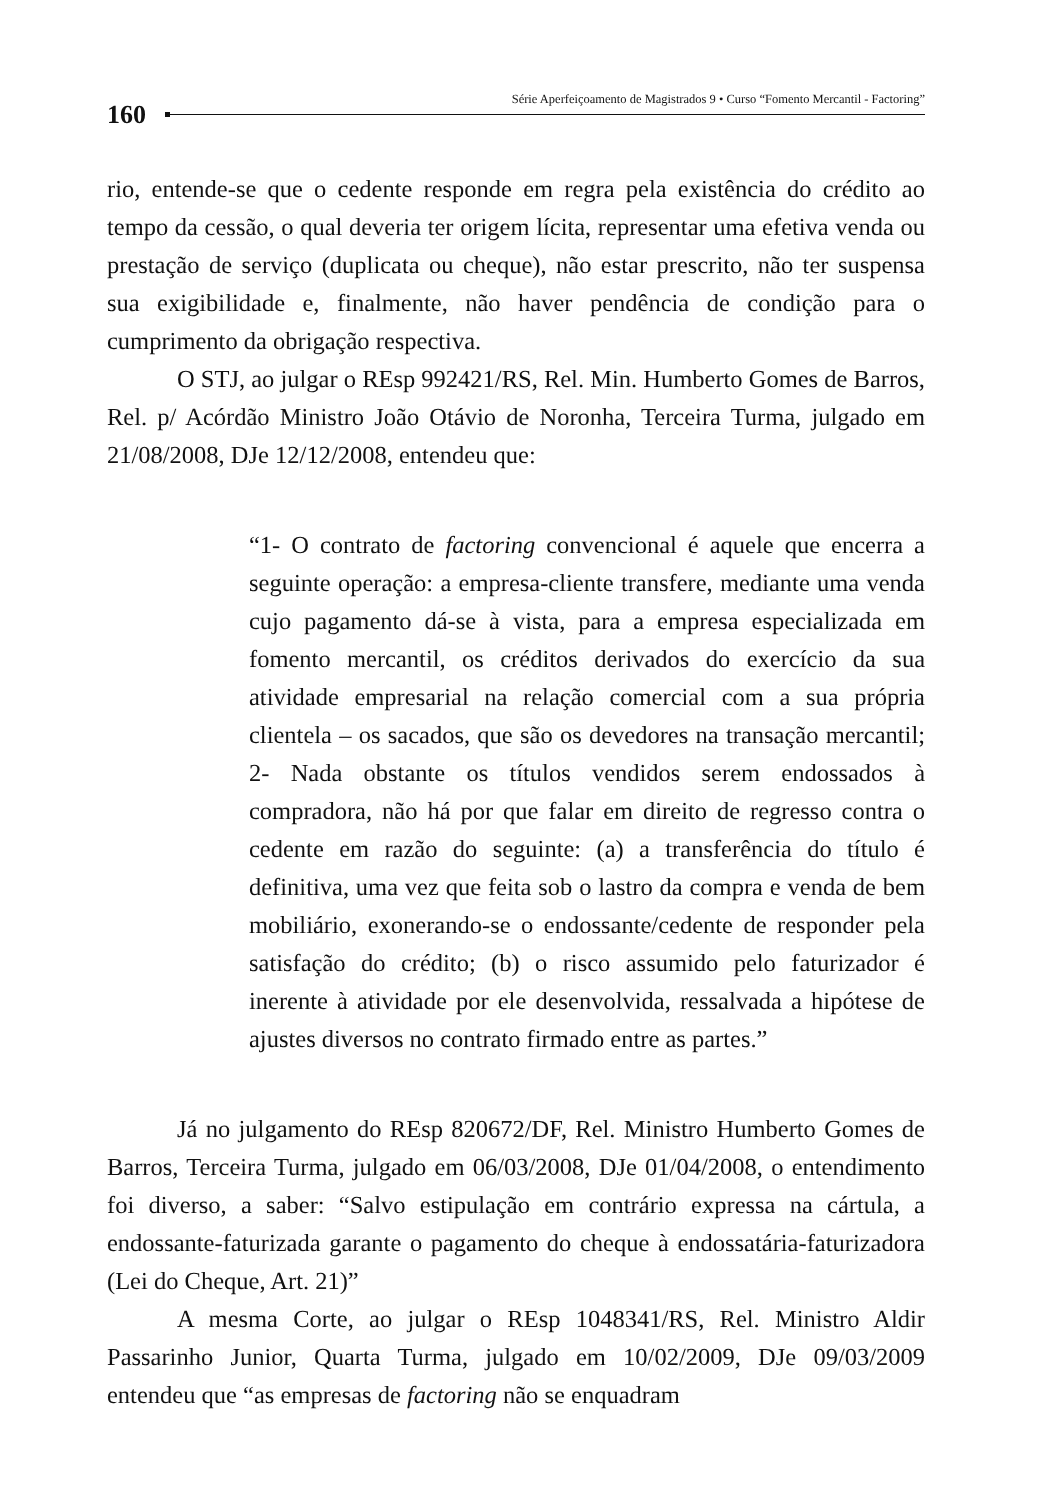160
Série Aperfeiçoamento de Magistrados 9 • Curso “Fomento Mercantil - Factoring”
rio, entende-se que o cedente responde em regra pela existência do crédito ao tempo da cessão, o qual deveria ter origem lícita, representar uma efetiva venda ou prestação de serviço (duplicata ou cheque), não estar prescrito, não ter suspensa sua exigibilidade e, finalmente, não haver pendência de condição para o cumprimento da obrigação respectiva.
O STJ, ao julgar o REsp 992421/RS, Rel. Min. Humberto Gomes de Barros, Rel. p/ Acórdão Ministro João Otávio de Noronha, Terceira Turma, julgado em 21/08/2008, DJe 12/12/2008, entendeu que:
“1- O contrato de factoring convencional é aquele que encerra a seguinte operação: a empresa-cliente transfere, mediante uma venda cujo pagamento dá-se à vista, para a empresa especializada em fomento mercantil, os créditos derivados do exercício da sua atividade empresarial na relação comercial com a sua própria clientela – os sacados, que são os devedores na transação mercantil; 2- Nada obstante os títulos vendidos serem endossados à compradora, não há por que falar em direito de regresso contra o cedente em razão do seguinte: (a) a transferência do título é definitiva, uma vez que feita sob o lastro da compra e venda de bem mobiliário, exonerando-se o endossante/cedente de responder pela satisfação do crédito; (b) o risco assumido pelo faturizador é inerente à atividade por ele desenvolvida, ressalvada a hipótese de ajustes diversos no contrato firmado entre as partes.”
Já no julgamento do REsp 820672/DF, Rel. Ministro Humberto Gomes de Barros, Terceira Turma, julgado em 06/03/2008, DJe 01/04/2008, o entendimento foi diverso, a saber: “Salvo estipulação em contrário expressa na cártula, a endossante-faturizada garante o pagamento do cheque à endossatária-faturizadora (Lei do Cheque, Art. 21)”
A mesma Corte, ao julgar o REsp 1048341/RS, Rel. Ministro Aldir Passarinho Junior, Quarta Turma, julgado em 10/02/2009, DJe 09/03/2009 entendeu que “as empresas de factoring não se enquadram